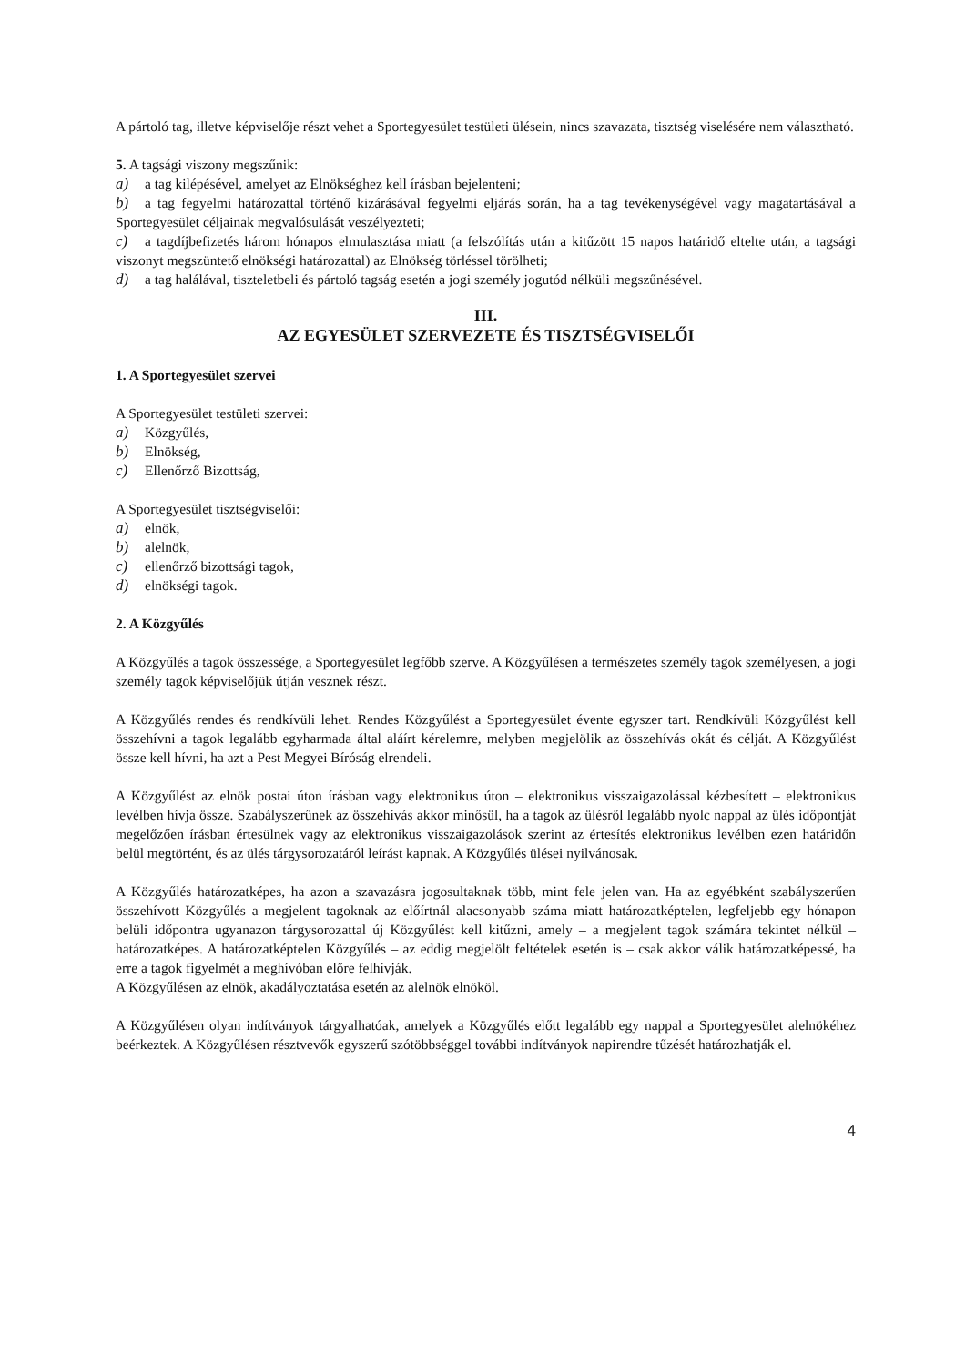A pártoló tag, illetve képviselője részt vehet a Sportegyesület testületi ülésein, nincs szavazata, tisztség viselésére nem választható.
5. A tagsági viszony megszűnik:
a) a tag kilépésével, amelyet az Elnökséghez kell írásban bejelenteni;
b) a tag fegyelmi határozattal történő kizárásával fegyelmi eljárás során, ha a tag tevékenységével vagy magatartásával a Sportegyesület céljainak megvalósulását veszélyezteti;
c) a tagdíjbefizetés három hónapos elmulasztása miatt (a felszólítás után a kitűzött 15 napos határidő eltelte után, a tagsági viszonyt megszüntető elnökségi határozattal) az Elnökség törléssel törölheti;
d) a tag halálával, tiszteletbeli és pártoló tagság esetén a jogi személy jogutód nélküli megszűnésével.
III.
AZ EGYESÜLET SZERVEZETE ÉS TISZTSÉGVISELŐI
1. A Sportegyesület szervei
A Sportegyesület testületi szervei:
a) Közgyűlés,
b) Elnökség,
c) Ellenőrző Bizottság,
A Sportegyesület tisztségviselői:
a) elnök,
b) alelnök,
c) ellenőrző bizottsági tagok,
d) elnökségi tagok.
2. A Közgyűlés
A Közgyűlés a tagok összessége, a Sportegyesület legfőbb szerve. A Közgyűlésen a természetes személy tagok személyesen, a jogi személy tagok képviselőjük útján vesznek részt.
A Közgyűlés rendes és rendkívüli lehet. Rendes Közgyűlést a Sportegyesület évente egyszer tart. Rendkívüli Közgyűlést kell összehívni a tagok legalább egyharmada által aláírt kérelemre, melyben megjelölik az összehívás okát és célját. A Közgyűlést össze kell hívni, ha azt a Pest Megyei Bíróság elrendeli.
A Közgyűlést az elnök postai úton írásban vagy elektronikus úton – elektronikus visszaigazolással kézbesített – elektronikus levélben hívja össze. Szabályszerűnek az összehívás akkor minősül, ha a tagok az ülésről legalább nyolc nappal az ülés időpontját megelőzően írásban értesülnek vagy az elektronikus visszaigazolások szerint az értesítés elektronikus levélben ezen határidőn belül megtörtént, és az ülés tárgysorozatáról leírást kapnak. A Közgyűlés ülései nyilvánosak.
A Közgyűlés határozatképes, ha azon a szavazásra jogosultaknak több, mint fele jelen van. Ha az egyébként szabályszerűen összehívott Közgyűlés a megjelent tagoknak az előírtnál alacsonyabb száma miatt határozatképtelen, legfeljebb egy hónapon belüli időpontra ugyanazon tárgysorozattal új Közgyűlést kell kitűzni, amely – a megjelent tagok számára tekintet nélkül – határozatképes. A határozatképtelen Közgyűlés – az eddig megjelölt feltételek esetén is – csak akkor válik határozatképessé, ha erre a tagok figyelmét a meghívóban előre felhívják.
A Közgyűlésen az elnök, akadályoztatása esetén az alelnök elnököl.
A Közgyűlésen olyan indítványok tárgyalhatóak, amelyek a Közgyűlés előtt legalább egy nappal a Sportegyesület alelnökéhez beérkeztek. A Közgyűlésen résztvevők egyszerű szótöbbséggel további indítványok napirendre tűzését határozhatják el.
4